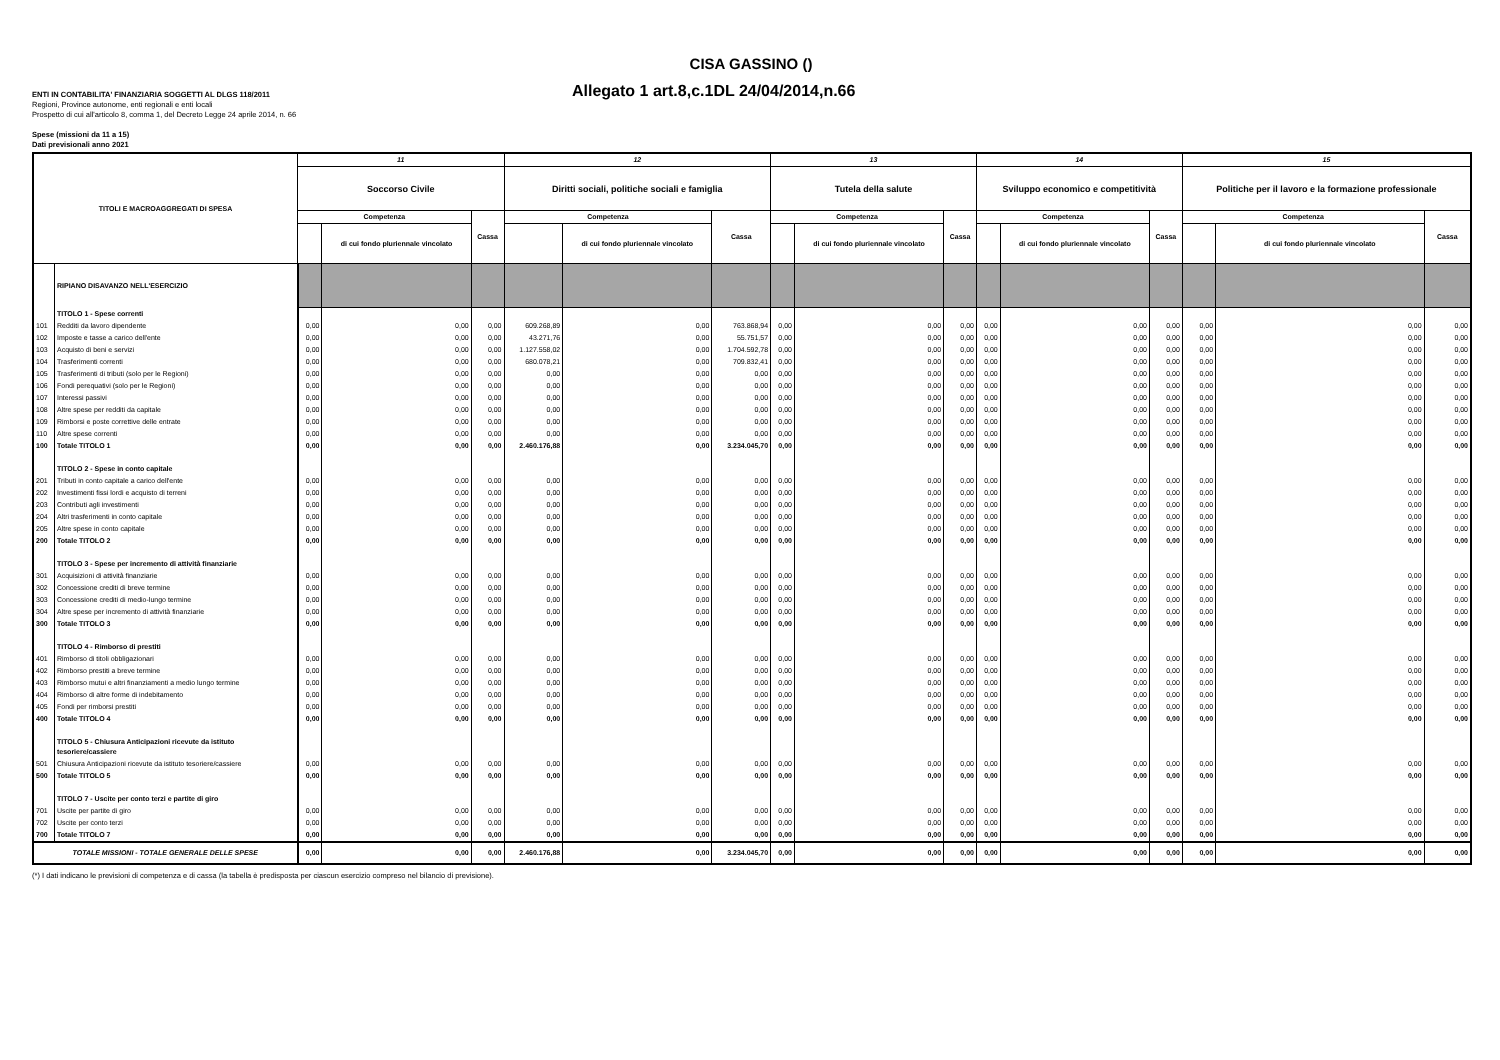CISA GASSINO ()
ENTI IN CONTABILITA' FINANZIARIA SOGGETTI AL DLGS 118/2011
Allegato 1 art.8,c.1DL 24/04/2014,n.66
Regioni, Province autonome, enti regionali e enti locali
Prospetto di cui all'articolo 8, comma 1, del Decreto Legge 24 aprile 2014, n. 66
Spese (missioni da 11 a 15)
Dati previsionali anno 2021
| TITOLI E MACROAGGREGATI DI SPESA | | 11 | | | 12 | | | 13 | | | 14 | | | 15 | | |
| --- | --- | --- | --- | --- | --- | --- | --- | --- | --- | --- | --- | --- | --- | --- | --- | --- |
| | | Soccorso Civile | | | Diritti sociali, politiche sociali e famiglia | | | Tutela della salute | | | Sviluppo economico e competitività | | | Politiche per il lavoro e la formazione professionale | | |
| | | Competenza | | Cassa | Competenza | | Cassa | Competenza | | Cassa | Competenza | | Cassa | Competenza | | Cassa |
| | | | di cui fondo pluriennale vincolato | | | di cui fondo pluriennale vincolato | | | di cui fondo pluriennale vincolato | | | di cui fondo pluriennale vincolato | | | di cui fondo pluriennale vincolato | |
| | RIPIANO DISAVANZO NELL'ESERCIZIO | | | | | | | | | | | | | | | |
| | TITOLO 1 - Spese correnti | | | | | | | | | | | | | | | |
| 101 | Redditi da lavoro dipendente | 0,00 | 0,00 | 0,00 | 609.268,89 | 0,00 | 763.868,94 | 0,00 | 0,00 | 0,00 | 0,00 | 0,00 | 0,00 | 0,00 | 0,00 | 0,00 |
| 102 | Imposte e tasse a carico dell'ente | 0,00 | 0,00 | 0,00 | 43.271,76 | 0,00 | 55.751,57 | 0,00 | 0,00 | 0,00 | 0,00 | 0,00 | 0,00 | 0,00 | 0,00 | 0,00 |
| 103 | Acquisto di beni e servizi | 0,00 | 0,00 | 0,00 | 1.127.558,02 | 0,00 | 1.704.592,78 | 0,00 | 0,00 | 0,00 | 0,00 | 0,00 | 0,00 | 0,00 | 0,00 | 0,00 |
| 104 | Trasferimenti correnti | 0,00 | 0,00 | 0,00 | 680.078,21 | 0,00 | 709.832,41 | 0,00 | 0,00 | 0,00 | 0,00 | 0,00 | 0,00 | 0,00 | 0,00 | 0,00 |
| 105 | Trasferimenti di tributi (solo per le Regioni) | 0,00 | 0,00 | 0,00 | 0,00 | 0,00 | 0,00 | 0,00 | 0,00 | 0,00 | 0,00 | 0,00 | 0,00 | 0,00 | 0,00 | 0,00 |
| 106 | Fondi perequativi (solo per le Regioni) | 0,00 | 0,00 | 0,00 | 0,00 | 0,00 | 0,00 | 0,00 | 0,00 | 0,00 | 0,00 | 0,00 | 0,00 | 0,00 | 0,00 | 0,00 |
| 107 | Interessi passivi | 0,00 | 0,00 | 0,00 | 0,00 | 0,00 | 0,00 | 0,00 | 0,00 | 0,00 | 0,00 | 0,00 | 0,00 | 0,00 | 0,00 | 0,00 |
| 108 | Altre spese per redditi da capitale | 0,00 | 0,00 | 0,00 | 0,00 | 0,00 | 0,00 | 0,00 | 0,00 | 0,00 | 0,00 | 0,00 | 0,00 | 0,00 | 0,00 | 0,00 |
| 109 | Rimborsi e poste correttive delle entrate | 0,00 | 0,00 | 0,00 | 0,00 | 0,00 | 0,00 | 0,00 | 0,00 | 0,00 | 0,00 | 0,00 | 0,00 | 0,00 | 0,00 | 0,00 |
| 110 | Altre spese correnti | 0,00 | 0,00 | 0,00 | 0,00 | 0,00 | 0,00 | 0,00 | 0,00 | 0,00 | 0,00 | 0,00 | 0,00 | 0,00 | 0,00 | 0,00 |
| 100 | Totale TITOLO 1 | 0,00 | 0,00 | 0,00 | 2.460.176,88 | 0,00 | 3.234.045,70 | 0,00 | 0,00 | 0,00 | 0,00 | 0,00 | 0,00 | 0,00 | 0,00 | 0,00 |
| | TITOLO 2 - Spese in conto capitale | | | | | | | | | | | | | | | |
| 201 | Tributi in conto capitale a carico dell'ente | 0,00 | 0,00 | 0,00 | 0,00 | 0,00 | 0,00 | 0,00 | 0,00 | 0,00 | 0,00 | 0,00 | 0,00 | 0,00 | 0,00 | 0,00 |
| 202 | Investimenti fissi lordi e acquisto di terreni | 0,00 | 0,00 | 0,00 | 0,00 | 0,00 | 0,00 | 0,00 | 0,00 | 0,00 | 0,00 | 0,00 | 0,00 | 0,00 | 0,00 | 0,00 |
| 203 | Contributi agli investimenti | 0,00 | 0,00 | 0,00 | 0,00 | 0,00 | 0,00 | 0,00 | 0,00 | 0,00 | 0,00 | 0,00 | 0,00 | 0,00 | 0,00 | 0,00 |
| 204 | Altri trasferimenti in conto capitale | 0,00 | 0,00 | 0,00 | 0,00 | 0,00 | 0,00 | 0,00 | 0,00 | 0,00 | 0,00 | 0,00 | 0,00 | 0,00 | 0,00 | 0,00 |
| 205 | Altre spese in conto capitale | 0,00 | 0,00 | 0,00 | 0,00 | 0,00 | 0,00 | 0,00 | 0,00 | 0,00 | 0,00 | 0,00 | 0,00 | 0,00 | 0,00 | 0,00 |
| 200 | Totale TITOLO 2 | 0,00 | 0,00 | 0,00 | 0,00 | 0,00 | 0,00 | 0,00 | 0,00 | 0,00 | 0,00 | 0,00 | 0,00 | 0,00 | 0,00 | 0,00 |
| | TITOLO 3 - Spese per incremento di attività finanziarie | | | | | | | | | | | | | | | |
| 301 | Acquisizioni di attività finanziarie | 0,00 | 0,00 | 0,00 | 0,00 | 0,00 | 0,00 | 0,00 | 0,00 | 0,00 | 0,00 | 0,00 | 0,00 | 0,00 | 0,00 | 0,00 |
| 302 | Concessione crediti di breve termine | 0,00 | 0,00 | 0,00 | 0,00 | 0,00 | 0,00 | 0,00 | 0,00 | 0,00 | 0,00 | 0,00 | 0,00 | 0,00 | 0,00 | 0,00 |
| 303 | Concessione crediti di medio-lungo termine | 0,00 | 0,00 | 0,00 | 0,00 | 0,00 | 0,00 | 0,00 | 0,00 | 0,00 | 0,00 | 0,00 | 0,00 | 0,00 | 0,00 | 0,00 |
| 304 | Altre spese per incremento di attività finanziarie | 0,00 | 0,00 | 0,00 | 0,00 | 0,00 | 0,00 | 0,00 | 0,00 | 0,00 | 0,00 | 0,00 | 0,00 | 0,00 | 0,00 | 0,00 |
| 300 | Totale TITOLO 3 | 0,00 | 0,00 | 0,00 | 0,00 | 0,00 | 0,00 | 0,00 | 0,00 | 0,00 | 0,00 | 0,00 | 0,00 | 0,00 | 0,00 | 0,00 |
| | TITOLO 4 - Rimborso di prestiti | | | | | | | | | | | | | | | |
| 401 | Rimborso di titoli obbligazionari | 0,00 | 0,00 | 0,00 | 0,00 | 0,00 | 0,00 | 0,00 | 0,00 | 0,00 | 0,00 | 0,00 | 0,00 | 0,00 | 0,00 | 0,00 |
| 402 | Rimborso prestiti a breve termine | 0,00 | 0,00 | 0,00 | 0,00 | 0,00 | 0,00 | 0,00 | 0,00 | 0,00 | 0,00 | 0,00 | 0,00 | 0,00 | 0,00 | 0,00 |
| 403 | Rimborso mutui e altri finanziamenti a medio lungo termine | 0,00 | 0,00 | 0,00 | 0,00 | 0,00 | 0,00 | 0,00 | 0,00 | 0,00 | 0,00 | 0,00 | 0,00 | 0,00 | 0,00 | 0,00 |
| 404 | Rimborso di altre forme di indebitamento | 0,00 | 0,00 | 0,00 | 0,00 | 0,00 | 0,00 | 0,00 | 0,00 | 0,00 | 0,00 | 0,00 | 0,00 | 0,00 | 0,00 | 0,00 |
| 405 | Fondi per rimborsi prestiti | 0,00 | 0,00 | 0,00 | 0,00 | 0,00 | 0,00 | 0,00 | 0,00 | 0,00 | 0,00 | 0,00 | 0,00 | 0,00 | 0,00 | 0,00 |
| 400 | Totale TITOLO 4 | 0,00 | 0,00 | 0,00 | 0,00 | 0,00 | 0,00 | 0,00 | 0,00 | 0,00 | 0,00 | 0,00 | 0,00 | 0,00 | 0,00 | 0,00 |
| | TITOLO 5 - Chiusura Anticipazioni ricevute da istituto tesoriere/cassiere | | | | | | | | | | | | | | | |
| 501 | Chiusura Anticipazioni ricevute da istituto tesoriere/cassiere | 0,00 | 0,00 | 0,00 | 0,00 | 0,00 | 0,00 | 0,00 | 0,00 | 0,00 | 0,00 | 0,00 | 0,00 | 0,00 | 0,00 | 0,00 |
| 500 | Totale TITOLO 5 | 0,00 | 0,00 | 0,00 | 0,00 | 0,00 | 0,00 | 0,00 | 0,00 | 0,00 | 0,00 | 0,00 | 0,00 | 0,00 | 0,00 | 0,00 |
| | TITOLO 7 - Uscite per conto terzi e partite di giro | | | | | | | | | | | | | | | |
| 701 | Uscite per partite di giro | 0,00 | 0,00 | 0,00 | 0,00 | 0,00 | 0,00 | 0,00 | 0,00 | 0,00 | 0,00 | 0,00 | 0,00 | 0,00 | 0,00 | 0,00 |
| 702 | Uscite per conto terzi | 0,00 | 0,00 | 0,00 | 0,00 | 0,00 | 0,00 | 0,00 | 0,00 | 0,00 | 0,00 | 0,00 | 0,00 | 0,00 | 0,00 | 0,00 |
| 700 | Totale TITOLO 7 | 0,00 | 0,00 | 0,00 | 0,00 | 0,00 | 0,00 | 0,00 | 0,00 | 0,00 | 0,00 | 0,00 | 0,00 | 0,00 | 0,00 | 0,00 |
| TOTALE MISSIONI - TOTALE GENERALE DELLE SPESE | | 0,00 | 0,00 | 0,00 | 2.460.176,88 | 0,00 | 3.234.045,70 | 0,00 | 0,00 | 0,00 | 0,00 | 0,00 | 0,00 | 0,00 | 0,00 | 0,00 |
(*) I dati indicano le previsioni di competenza e di cassa (la tabella è predisposta per ciascun esercizio compreso nel bilancio di previsione).